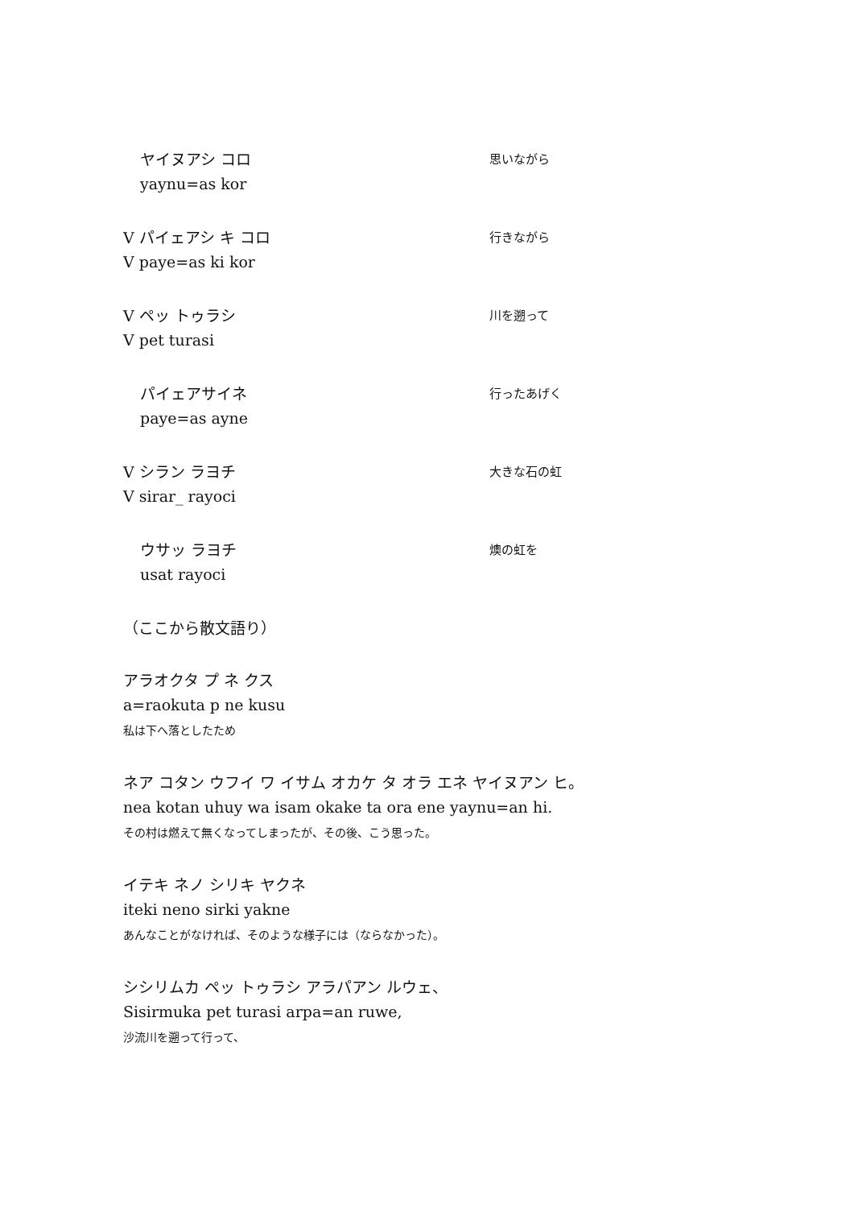ヤイヌアシ コロ 思いながら
yaynu=as kor
V パイェアシ キ コロ 行きながら
V paye=as ki kor
V ペッ トゥラシ 川を遡って
V pet turasi
パイェアサイネ 行ったあげく
paye=as ayne
V シラン ラヨチ 大きな石の虹
V sirar_ rayoci
ウサッ ラヨチ 燠の虹を
usat rayoci
（ここから散文語り）
アラオクタ プ ネ クス
a=raokuta p ne kusu
私は下へ落としたため
ネア コタン ウフイ ワ イサム オカケ タ オラ エネ ヤイヌアン ヒ。
nea kotan uhuy wa isam okake ta ora ene yaynu=an hi.
その村は燃えて無くなってしまったが、その後、こう思った。
イテキ ネノ シリキ ヤクネ
iteki neno sirki yakne
あんなことがなければ、そのような様子には（ならなかった）。
シシリムカ ペッ トゥラシ アラパアン ルウェ、
Sisirmuka pet turasi arpa=an ruwe,
沙流川を遡って行って、